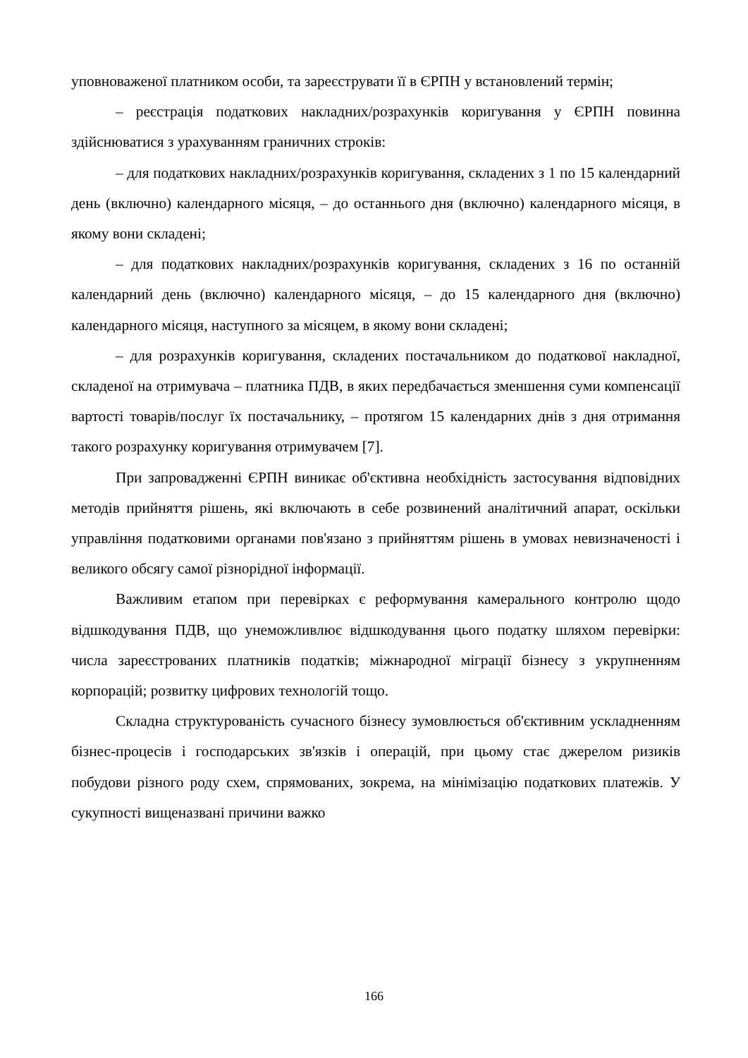уповноваженої платником особи, та зареєструвати її в ЄРПН у встановлений термін;
– реєстрація податкових накладних/розрахунків коригування у ЄРПН повинна здійснюватися з урахуванням граничних строків:
– для податкових накладних/розрахунків коригування, складених з 1 по 15 календарний день (включно) календарного місяця, – до останнього дня (включно) календарного місяця, в якому вони складені;
– для податкових накладних/розрахунків коригування, складених з 16 по останній календарний день (включно) календарного місяця, – до 15 календарного дня (включно) календарного місяця, наступного за місяцем, в якому вони складені;
– для розрахунків коригування, складених постачальником до податкової накладної, складеної на отримувача – платника ПДВ, в яких передбачається зменшення суми компенсації вартості товарів/послуг їх постачальнику, – протягом 15 календарних днів з дня отримання такого розрахунку коригування отримувачем [7].
При запровадженні ЄРПН виникає об'єктивна необхідність застосування відповідних методів прийняття рішень, які включають в себе розвинений аналітичний апарат, оскільки управління податковими органами пов'язано з прийняттям рішень в умовах невизначеності і великого обсягу самої різнорідної інформації.
Важливим етапом при перевірках є реформування камерального контролю щодо відшкодування ПДВ, що унеможливлює відшкодування цього податку шляхом перевірки: числа зареєстрованих платників податків; міжнародної міграції бізнесу з укрупненням корпорацій; розвитку цифрових технологій тощо.
Складна структурованість сучасного бізнесу зумовлюється об'єктивним ускладненням бізнес-процесів і господарських зв'язків і операцій, при цьому стає джерелом ризиків побудови різного роду схем, спрямованих, зокрема, на мінімізацію податкових платежів. У сукупності вищеназвані причини важко
166